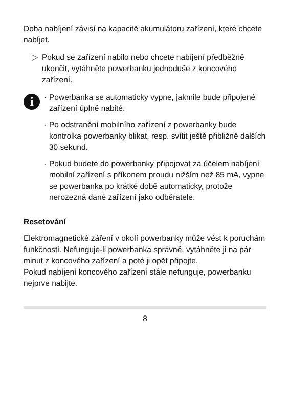Doba nabíjení závisí na kapacitě akumulátoru zařízení, které chcete nabíjet.
▷ Pokud se zařízení nabilo nebo chcete nabíjení předběžně ukončit, vytáhněte powerbanku jednoduše z koncového zařízení.
i
· Powerbanka se automaticky vypne, jakmile bude připojené zařízení úplně nabité.
· Po odstranění mobilního zařízení z powerbanky bude kontrolka powerbanky blikat, resp. svítit ještě přibližně dalších 30 sekund.
· Pokud budete do powerbanky připojovat za účelem nabíjení mobilní zařízení s příkonem proudu nižším než 85 mA, vypne se powerbanka po krátké době automaticky, protože nerozezná dané zařízení jako odběratele.
Resetování
Elektromagnetické záření v okolí powerbanky může vést k poruchám funkčnosti. Nefunguje-li powerbanka správně, vytáhněte ji na pár minut z koncového zařízení a poté ji opět připojte.
Pokud nabíjení koncového zařízení stále nefunguje, powerbanku nejprve nabijte.
8